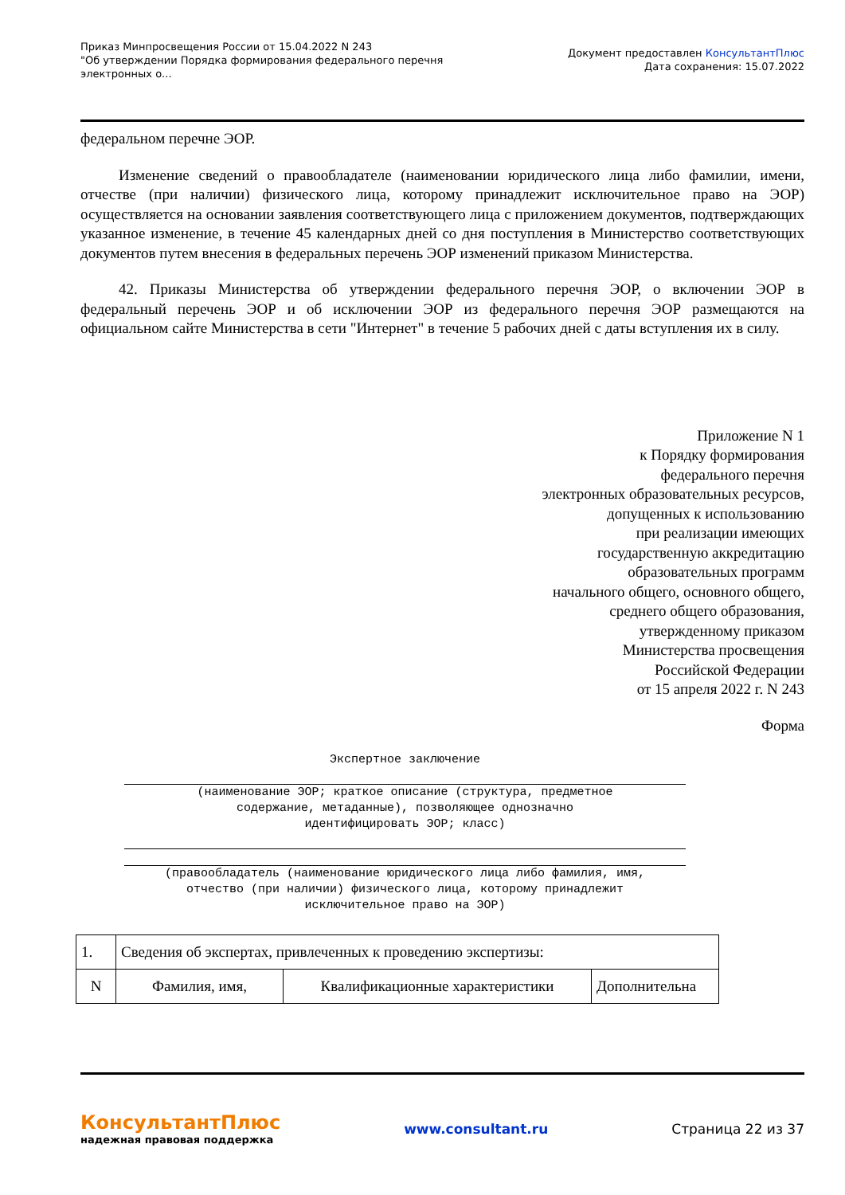Приказ Минпросвещения России от 15.04.2022 N 243
"Об утверждении Порядка формирования федерального перечня
электронных о...
Документ предоставлен КонсультантПлюс
Дата сохранения: 15.07.2022
федеральном перечне ЭОР.
Изменение сведений о правообладателе (наименовании юридического лица либо фамилии, имени, отчестве (при наличии) физического лица, которому принадлежит исключительное право на ЭОР) осуществляется на основании заявления соответствующего лица с приложением документов, подтверждающих указанное изменение, в течение 45 календарных дней со дня поступления в Министерство соответствующих документов путем внесения в федеральных перечень ЭОР изменений приказом Министерства.
42. Приказы Министерства об утверждении федерального перечня ЭОР, о включении ЭОР в федеральный перечень ЭОР и об исключении ЭОР из федерального перечня ЭОР размещаются на официальном сайте Министерства в сети "Интернет" в течение 5 рабочих дней с даты вступления их в силу.
Приложение N 1
к Порядку формирования
федерального перечня
электронных образовательных ресурсов,
допущенных к использованию
при реализации имеющих
государственную аккредитацию
образовательных программ
начального общего, основного общего,
среднего общего образования,
утвержденному приказом
Министерства просвещения
Российской Федерации
от 15 апреля 2022 г. N 243
Форма
Экспертное заключение
(наименование ЭОР; краткое описание (структура, предметное
содержание, метаданные), позволяющее однозначно
идентифицировать ЭОР; класс)
(правообладатель (наименование юридического лица либо фамилия, имя,
отчество (при наличии) физического лица, которому принадлежит
исключительное право на ЭОР)
| 1. | Сведения об экспертах, привлеченных к проведению экспертизы: | | |
| N | Фамилия, имя, | Квалификационные характеристики | Дополнительна |
КонсультантПлюс
надежная правовая поддержка
www.consultant.ru Страница 22 из 37